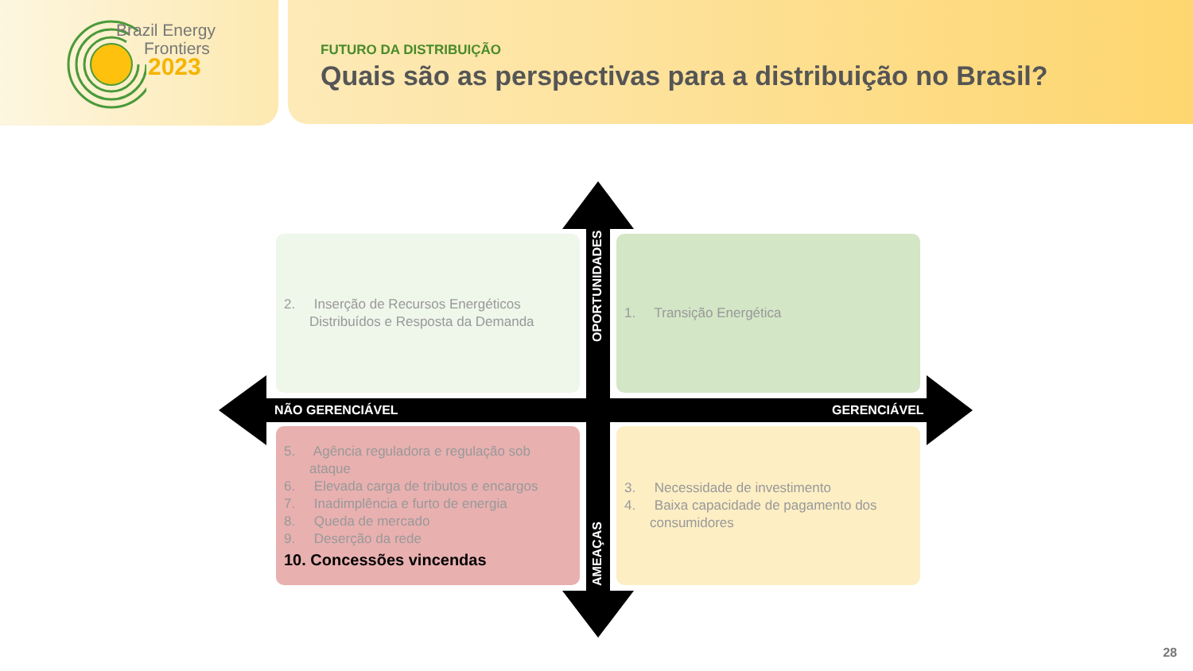Brazil Energy
Frontiers
2023
FUTURO DA DISTRIBUIÇÃO
Quais são as perspectivas para a distribuição no Brasil?
2. Inserção de Recursos Energéticos Distribuídos e Resposta da Demanda
1. Transição Energética
5. Agência reguladora e regulação sob ataque
6. Elevada carga de tributos e encargos
7. Inadimplência e furto de energia
8. Queda de mercado
9. Deserção da rede
10. Concessões vincendas
3. Necessidade de investimento
4. Baixa capacidade de pagamento dos consumidores
NÃO GERENCIÁVEL GERENCIÁVEL
OPORTUNIDADES
AMEAÇAS
28